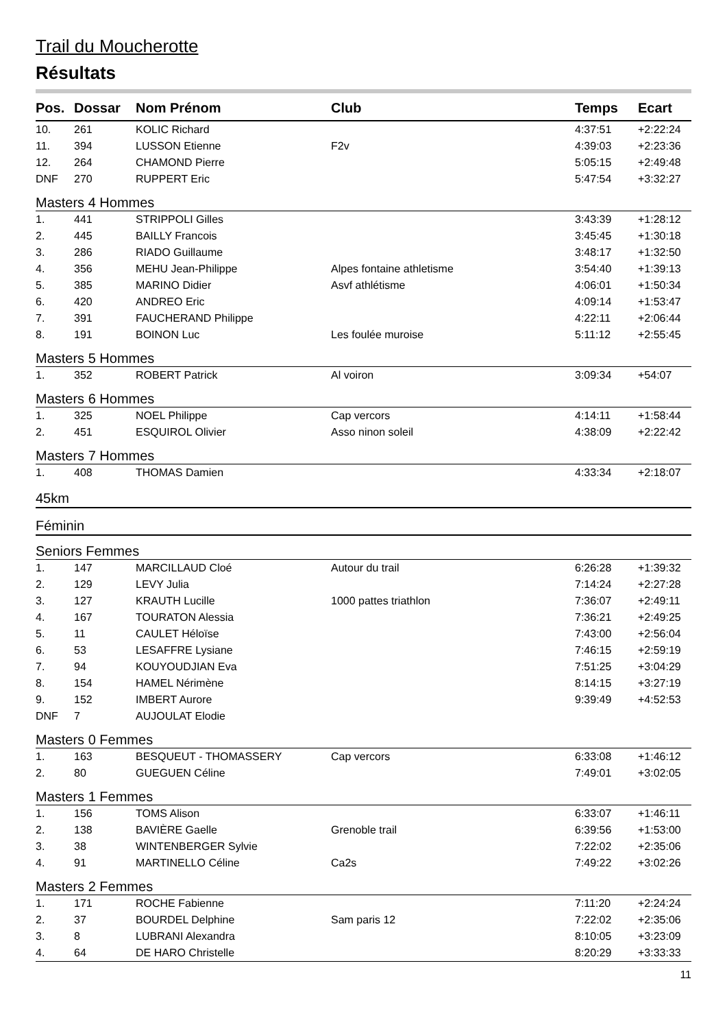Trail du Moucherotte
Résultats
| Pos. | Dossar | Nom Prénom | Club | Temps | Ecart |
| --- | --- | --- | --- | --- | --- |
| 10. | 261 | KOLIC Richard | | 4:37:51 | +2:22:24 |
| 11. | 394 | LUSSON Etienne | F2v | 4:39:03 | +2:23:36 |
| 12. | 264 | CHAMOND Pierre | | 5:05:15 | +2:49:48 |
| DNF | 270 | RUPPERT Eric | | 5:47:54 | +3:32:27 |
| Masters 4 Hommes | | | | | |
| 1. | 441 | STRIPPOLI Gilles | | 3:43:39 | +1:28:12 |
| 2. | 445 | BAILLY Francois | | 3:45:45 | +1:30:18 |
| 3. | 286 | RIADO Guillaume | | 3:48:17 | +1:32:50 |
| 4. | 356 | MEHU Jean-Philippe | Alpes fontaine athletisme | 3:54:40 | +1:39:13 |
| 5. | 385 | MARINO Didier | Asvf athlétisme | 4:06:01 | +1:50:34 |
| 6. | 420 | ANDREO Eric | | 4:09:14 | +1:53:47 |
| 7. | 391 | FAUCHERAND Philippe | | 4:22:11 | +2:06:44 |
| 8. | 191 | BOINON Luc | Les foulée muroise | 5:11:12 | +2:55:45 |
| Masters 5 Hommes | | | | | |
| 1. | 352 | ROBERT Patrick | Al voiron | 3:09:34 | +54:07 |
| Masters 6 Hommes | | | | | |
| 1. | 325 | NOEL Philippe | Cap vercors | 4:14:11 | +1:58:44 |
| 2. | 451 | ESQUIROL Olivier | Asso ninon soleil | 4:38:09 | +2:22:42 |
| Masters 7 Hommes | | | | | |
| 1. | 408 | THOMAS Damien | | 4:33:34 | +2:18:07 |
| 45km | | | | | |
| Féminin | | | | | |
| Seniors Femmes | | | | | |
| 1. | 147 | MARCILLAUD Cloé | Autour du trail | 6:26:28 | +1:39:32 |
| 2. | 129 | LEVY Julia | | 7:14:24 | +2:27:28 |
| 3. | 127 | KRAUTH Lucille | 1000 pattes triathlon | 7:36:07 | +2:49:11 |
| 4. | 167 | TOURATON Alessia | | 7:36:21 | +2:49:25 |
| 5. | 11 | CAULET Héloïse | | 7:43:00 | +2:56:04 |
| 6. | 53 | LESAFFRE Lysiane | | 7:46:15 | +2:59:19 |
| 7. | 94 | KOUYOUDJIAN Eva | | 7:51:25 | +3:04:29 |
| 8. | 154 | HAMEL Nérimène | | 8:14:15 | +3:27:19 |
| 9. | 152 | IMBERT Aurore | | 9:39:49 | +4:52:53 |
| DNF | 7 | AUJOULAT Elodie | | | |
| Masters 0 Femmes | | | | | |
| 1. | 163 | BESQUEUT - THOMASSERY | Cap vercors | 6:33:08 | +1:46:12 |
| 2. | 80 | GUEGUEN Céline | | 7:49:01 | +3:02:05 |
| Masters 1 Femmes | | | | | |
| 1. | 156 | TOMS Alison | | 6:33:07 | +1:46:11 |
| 2. | 138 | BAVIÈRE Gaelle | Grenoble trail | 6:39:56 | +1:53:00 |
| 3. | 38 | WINTENBERGER Sylvie | | 7:22:02 | +2:35:06 |
| 4. | 91 | MARTINELLO Céline | Ca2s | 7:49:22 | +3:02:26 |
| Masters 2 Femmes | | | | | |
| 1. | 171 | ROCHE Fabienne | | 7:11:20 | +2:24:24 |
| 2. | 37 | BOURDEL Delphine | Sam paris 12 | 7:22:02 | +2:35:06 |
| 3. | 8 | LUBRANI Alexandra | | 8:10:05 | +3:23:09 |
| 4. | 64 | DE HARO Christelle | | 8:20:29 | +3:33:33 |
11